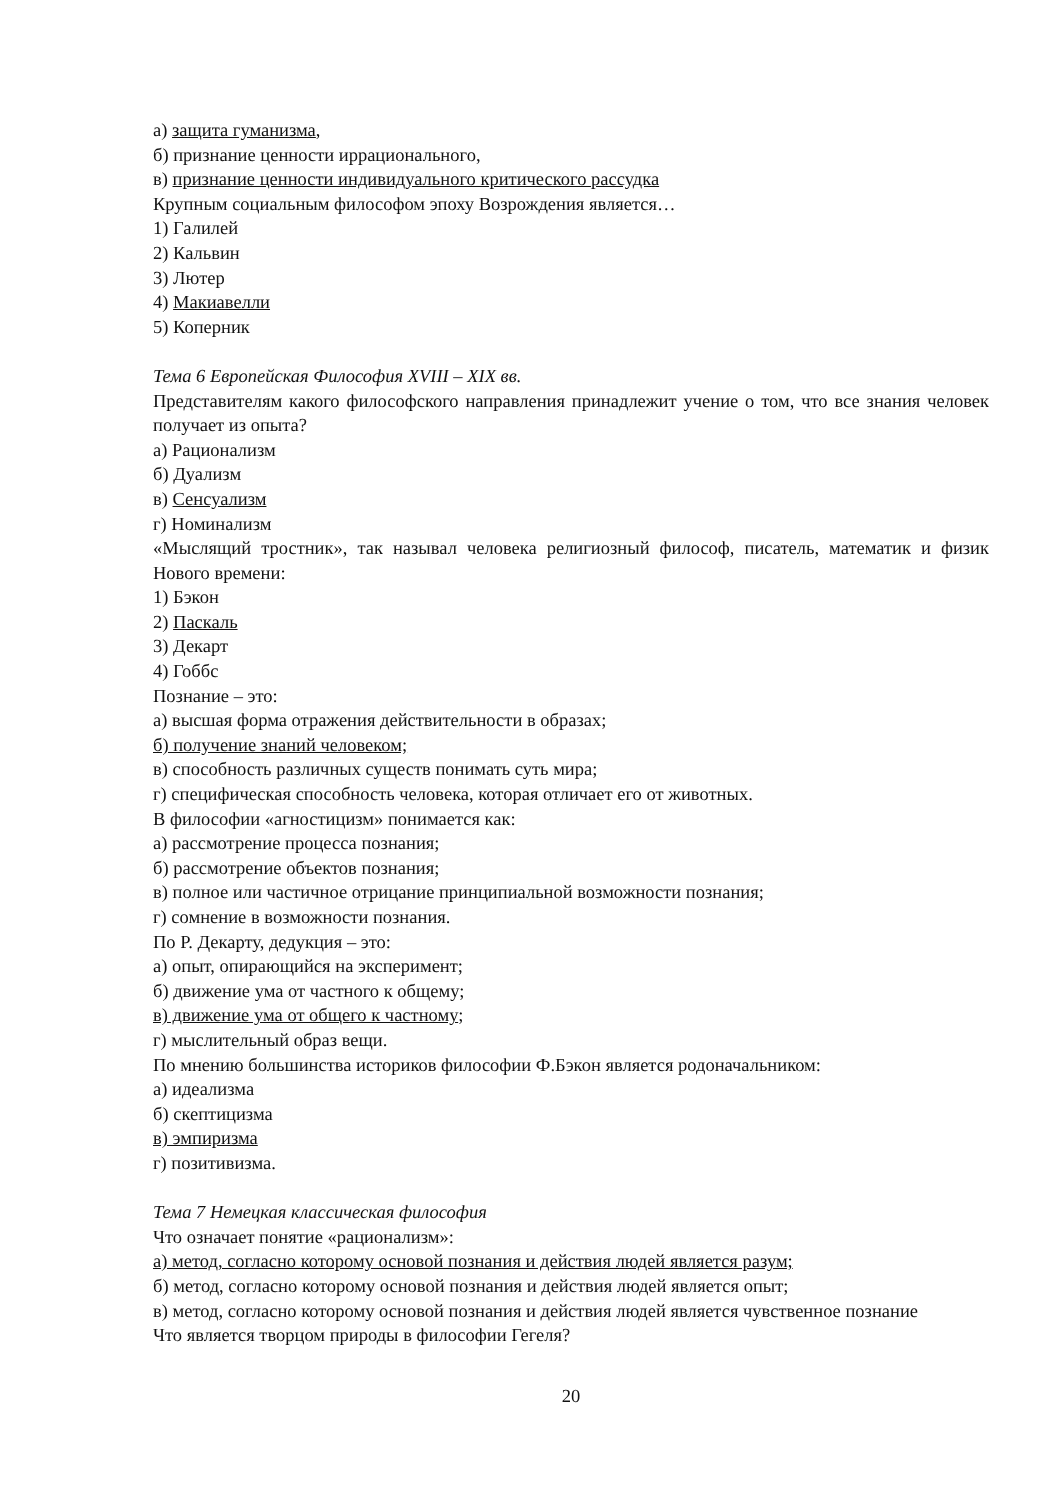а) защита гуманизма,
б) признание ценности иррационального,
в) признание ценности индивидуального критического рассудка
Крупным социальным философом эпоху Возрождения является…
1) Галилей
2) Кальвин
3) Лютер
4) Макиавелли
5) Коперник
Тема 6 Европейская Философия XVIII – XIX вв.
Представителям какого философского направления принадлежит учение о том, что все знания человек получает из опыта?
а) Рационализм
б) Дуализм
в) Сенсуализм
г) Номинализм
«Мыслящий тростник», так называл человека религиозный философ, писатель, математик и физик Нового времени:
1) Бэкон
2) Паскаль
3) Декарт
4) Гоббс
Познание – это:
а) высшая форма отражения действительности в образах;
б) получение знаний человеком;
в) способность различных существ понимать суть мира;
г) специфическая способность человека, которая отличает его от животных.
В философии «агностицизм» понимается как:
а) рассмотрение процесса познания;
б) рассмотрение объектов познания;
в) полное или частичное отрицание принципиальной возможности познания;
г) сомнение в возможности познания.
По Р. Декарту, дедукция – это:
а) опыт, опирающийся на эксперимент;
б) движение ума от частного к общему;
в) движение ума от общего к частному;
г) мыслительный образ вещи.
По мнению большинства историков философии Ф.Бэкон является родоначальником:
а) идеализма
б) скептицизма
в) эмпиризма
г) позитивизма.
Тема 7 Немецкая классическая философия
Что означает понятие «рационализм»:
а) метод, согласно которому основой познания и действия людей является разум;
б) метод, согласно которому основой познания и действия людей является опыт;
в) метод, согласно которому основой познания и действия людей является чувственное познание
Что является творцом природы в философии Гегеля?
20